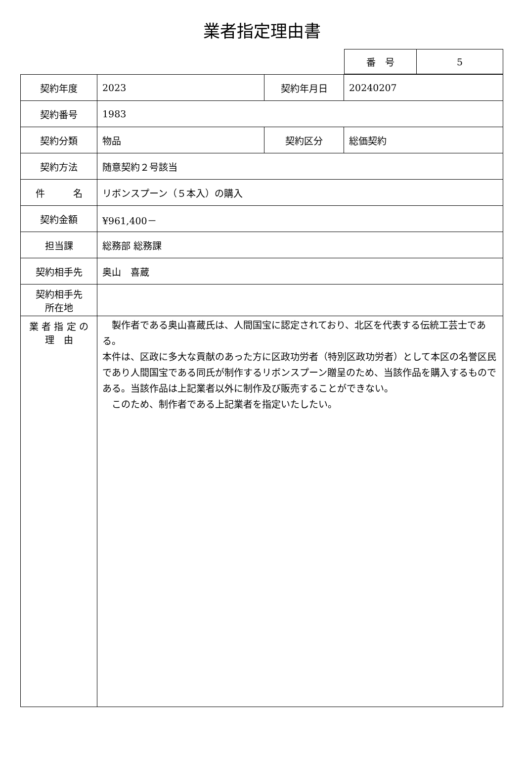業者指定理由書
| 番 号 | 5 |
| 契約年度 | 2023 | 契約年月日 | 20240207 |
| 契約番号 | 1983 | | |
| 契約分類 | 物品 | 契約区分 | 総価契約 |
| 契約方法 | 随意契約２号該当 | | |
| 件 名 | リボンスプーン（５本入）の購入 | | |
| 契約金額 | ¥961,400－ | | |
| 担当課 | 総務部 総務課 | | |
| 契約相手先 | 奥山 喜蔵 | | |
| 契約相手先 所在地 | | | |
| 業 者 指 定 の 理 由 | 製作者である奥山喜蔵氏は、人間国宝に認定されており、北区を代表する伝統工芸士である。 本件は、区政に多大な貢献のあった方に区政功労者（特別区政功労者）として本区の名誉区民であり人間国宝である同氏が制作するリボンスプーン贈呈のため、当該作品を購入するものである。当該作品は上記業者以外に制作及び販売することができない。 このため、制作者である上記業者を指定いたしたい。 | | |